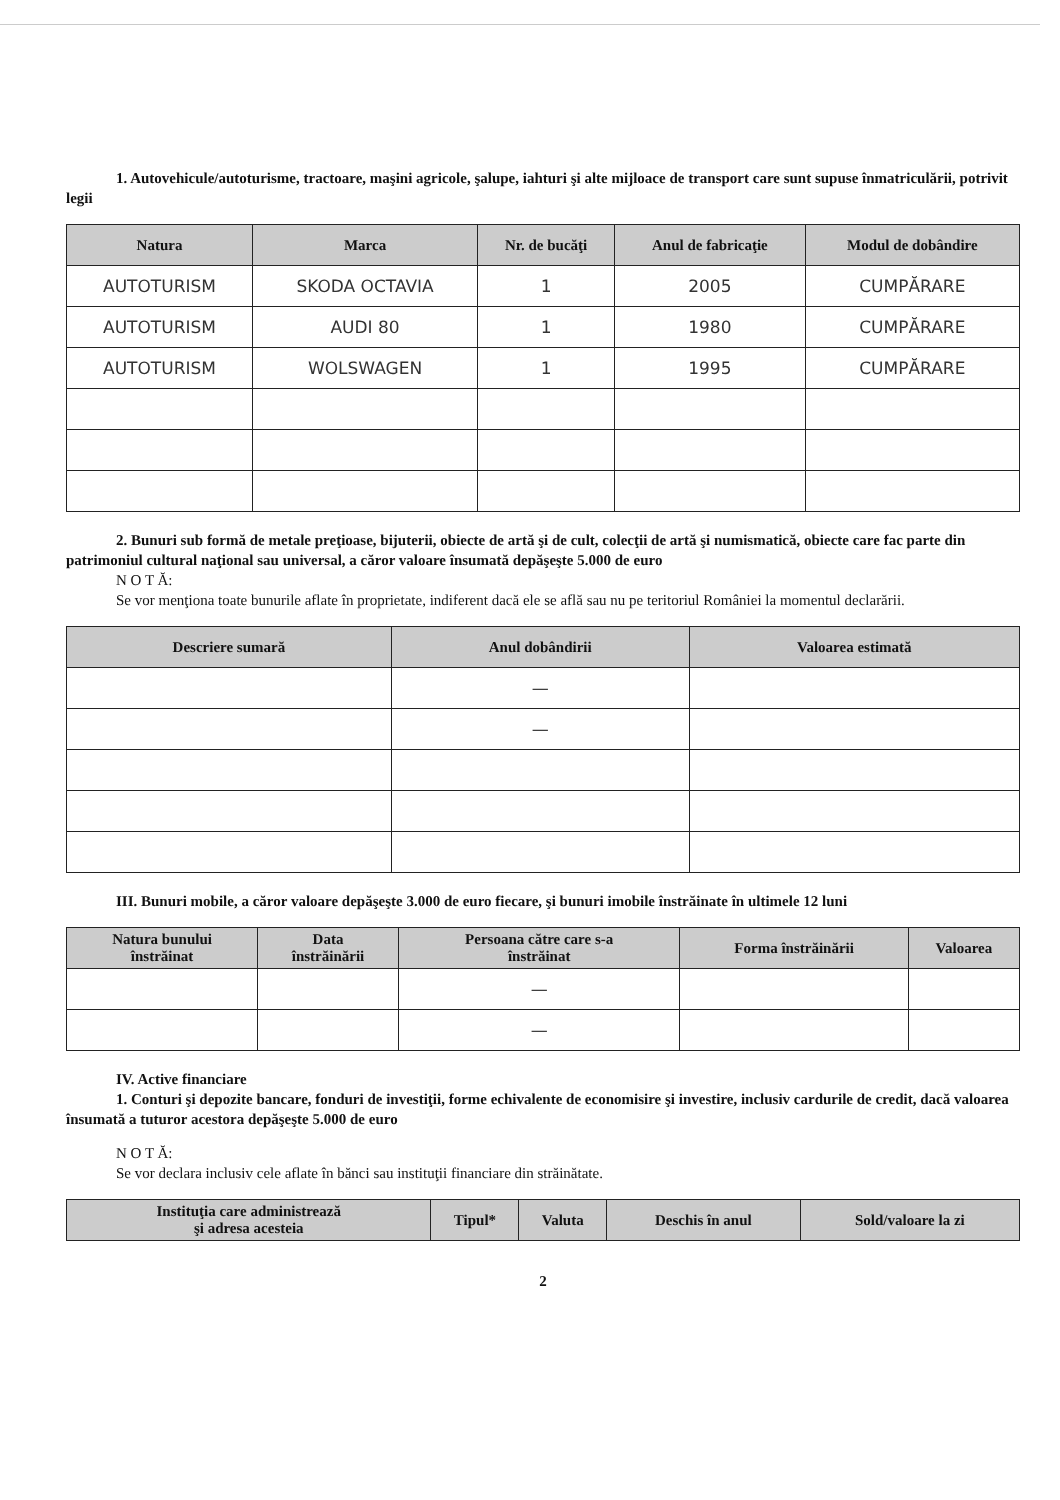1. Autovehicule/autoturisme, tractoare, maşini agricole, şalupe, iahturi şi alte mijloace de transport care sunt supuse înmatriculării, potrivit legii
| Natura | Marca | Nr. de bucăţi | Anul de fabricaţie | Modul de dobândire |
| --- | --- | --- | --- | --- |
| AUTOTURISM | SKODA OCTAVIA | 1 | 2005 | CUMPĂRARE |
| AUTOTURISM | AUDI 80 | 1 | 1980 | CUMPĂRARE |
| AUTOTURISM | WOLSWAGEN | 1 | 1995 | CUMPĂRARE |
2. Bunuri sub formă de metale preţioase, bijuterii, obiecte de artă şi de cult, colecţii de artă şi numismatică, obiecte care fac parte din patrimoniul cultural naţional sau universal, a căror valoare însumată depăşeşte 5.000 de euro
N O T Ă:
Se vor menţiona toate bunurile aflate în proprietate, indiferent dacă ele se află sau nu pe teritoriul României la momentul declarării.
| Descriere sumară | Anul dobândirii | Valoarea estimată |
| --- | --- | --- |
| | — | |
| | — | |
III. Bunuri mobile, a căror valoare depăşeşte 3.000 de euro fiecare, şi bunuri imobile înstrăinate în ultimele 12 luni
| Natura bunului înstrăinat | Data înstrăinării | Persoana către care s-a înstrăinat | Forma înstrăinării | Valoarea |
| --- | --- | --- | --- | --- |
| | | — | | |
| | | — | | |
IV. Active financiare
1. Conturi şi depozite bancare, fonduri de investiţii, forme echivalente de economisire şi investire, inclusiv cardurile de credit, dacă valoarea însumată a tuturor acestora depăşeşte 5.000 de euro
N O T Ă:
Se vor declara inclusiv cele aflate în bănci sau instituţii financiare din străinătate.
| Instituţia care administrează şi adresa acesteia | Tipul* | Valuta | Deschis în anul | Sold/valoare la zi |
| --- | --- | --- | --- | --- |
2